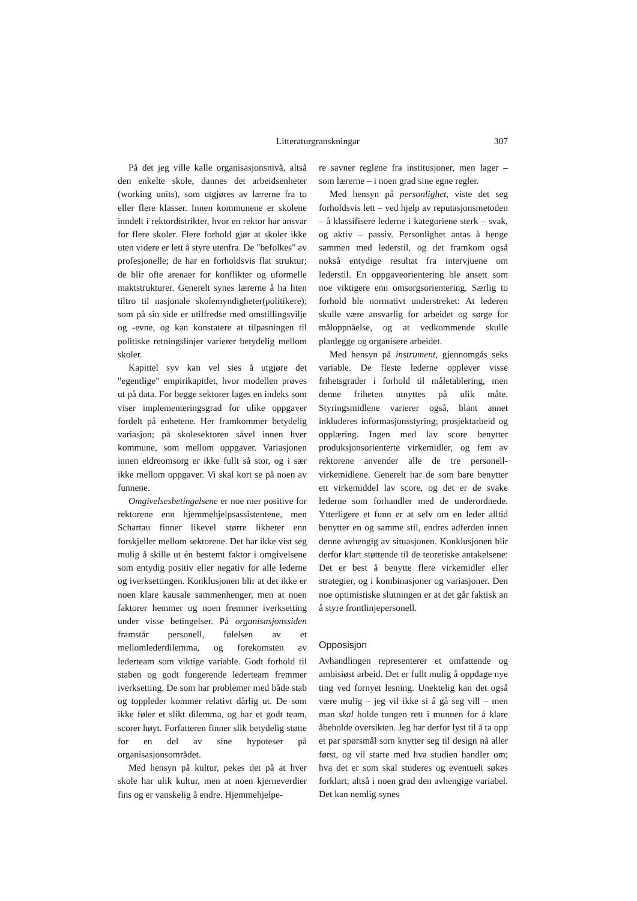Litteraturgranskningar 307
På det jeg ville kalle organisasjonsnivå, altså den enkelte skole, dannes det arbeidsenheter (working units), som utgjøres av lærerne fra to eller flere klasser. Innen kommunene er skolene inndelt i rektordistrikter, hvor en rektor har ansvar for flere skoler. Flere forhold gjør at skoler ikke uten videre er lett å styre utenfra. De "befolkes" av profesjonelle; de har en forholdsvis flat struktur; de blir ofte arenaer for konflikter og uformelle maktstrukturer. Generelt synes lærerne å ha liten tiltro til nasjonale skolemyndigheter(politikere); som på sin side er utilfredse med omstillingsvilje og -evne, og kan konstatere at tilpasningen til politiske retningslinjer varierer betydelig mellom skoler.
Kapittel syv kan vel sies å utgjøre det "egentlige" empirikapitlet, hvor modellen prøves ut på data. For begge sektorer lages en indeks som viser implementeringsgrad for ulike oppgaver fordelt på enhetene. Her framkommer betydelig variasjon; på skolesektoren såvel innen hver kommune, som mellom oppgaver. Variasjonen innen eldreomsorg er ikke fullt så stor, og i sær ikke mellom oppgaver. Vi skal kort se på noen av funnene.
Omgivelsesbetingelsene er noe mer positive for rektorene enn hjemmehjelpsassistentene, men Schartau finner likevel større likheter enn forskjeller mellom sektorene. Det har ikke vist seg mulig å skille ut én bestemt faktor i omgivelsene som entydig positiv eller negativ for alle lederne og iverksettingen. Konklusjonen blir at det ikke er noen klare kausale sammenhenger, men at noen faktorer hemmer og noen fremmer iverksetting under visse betingelser. På organisasjonssiden framstår personell, følelsen av et mellomlederdilemma, og forekomsten av lederteam som viktige variable. Godt forhold til staben og godt fungerende lederteam fremmer iverksetting. De som har problemer med både stab og toppleder kommer relativt dårlig ut. De som ikke føler et slikt dilemma, og har et godt team, scorer høyt. Forfatteren finner slik betydelig støtte for en del av sine hypoteser på organisasjonsområdet.
Med hensyn på kultur, pekes det på at hver skole har ulik kultur, men at noen kjerneverdier fins og er vanskelig å endre. Hjemmehjelpe-
re savner reglene fra institusjoner, men lager – som lærerne – i noen grad sine egne regler.
Med hensyn på personlighet, viste det seg forholdsvis lett – ved hjelp av reputasjonsmetoden – å klassifisere lederne i kategoriene sterk – svak, og aktiv – passiv. Personlighet antas å henge sammen med lederstil, og det framkom også nokså entydige resultat fra intervjuene om lederstil. En oppgaveorientering ble ansett som noe viktigere enn omsorgsorientering. Særlig to forhold ble normativt understreket: At lederen skulle være ansvarlig for arbeidet og sørge for måloppnåelse, og at vedkommende skulle planlegge og organisere arbeidet.
Med hensyn på instrument, gjennomgås seks variable. De fleste lederne opplever visse frihetsgrader i forhold til måletablering, men denne friheten utnyttes på ulik måte. Styringsmidlene varierer også, blant annet inkluderes informasjonsstyring; prosjektarbeid og opplæring. Ingen med lav score benytter produksjonsorienterte virkemidler, og fem av rektorene anvender alle de tre personell-virkemidlene. Generelt har de som bare benytter ett virkemiddel lav score, og det er de svake lederne som forhandler med de underordnede. Ytterligere et funn er at selv om en leder alltid benytter en og samme stil, endres adferden innen denne avhengig av situasjonen. Konklusjonen blir derfor klart støttende til de teoretiske antakelsene: Det er best å benytte flere virkemidler eller strategier, og i kombinasjoner og variasjoner. Den noe optimistiske slutningen er at det går faktisk an å styre frontlinjepersonell.
Opposisjon
Avhandlingen representerer et omfattende og ambisiøst arbeid. Det er fullt mulig å oppdage nye ting ved fornyet lesning. Unektelig kan det også være mulig – jeg vil ikke si å gå seg vill – men man skal holde tungen rett i munnen for å klare åbeholde oversikten. Jeg har derfor lyst til å ta opp et par spørsmål som knytter seg til design nå aller først, og vil starte med hva studien handler om; hva det er som skal studeres og eventuelt søkes forklart; altså i noen grad den avhengige variabel. Det kan nemlig synes